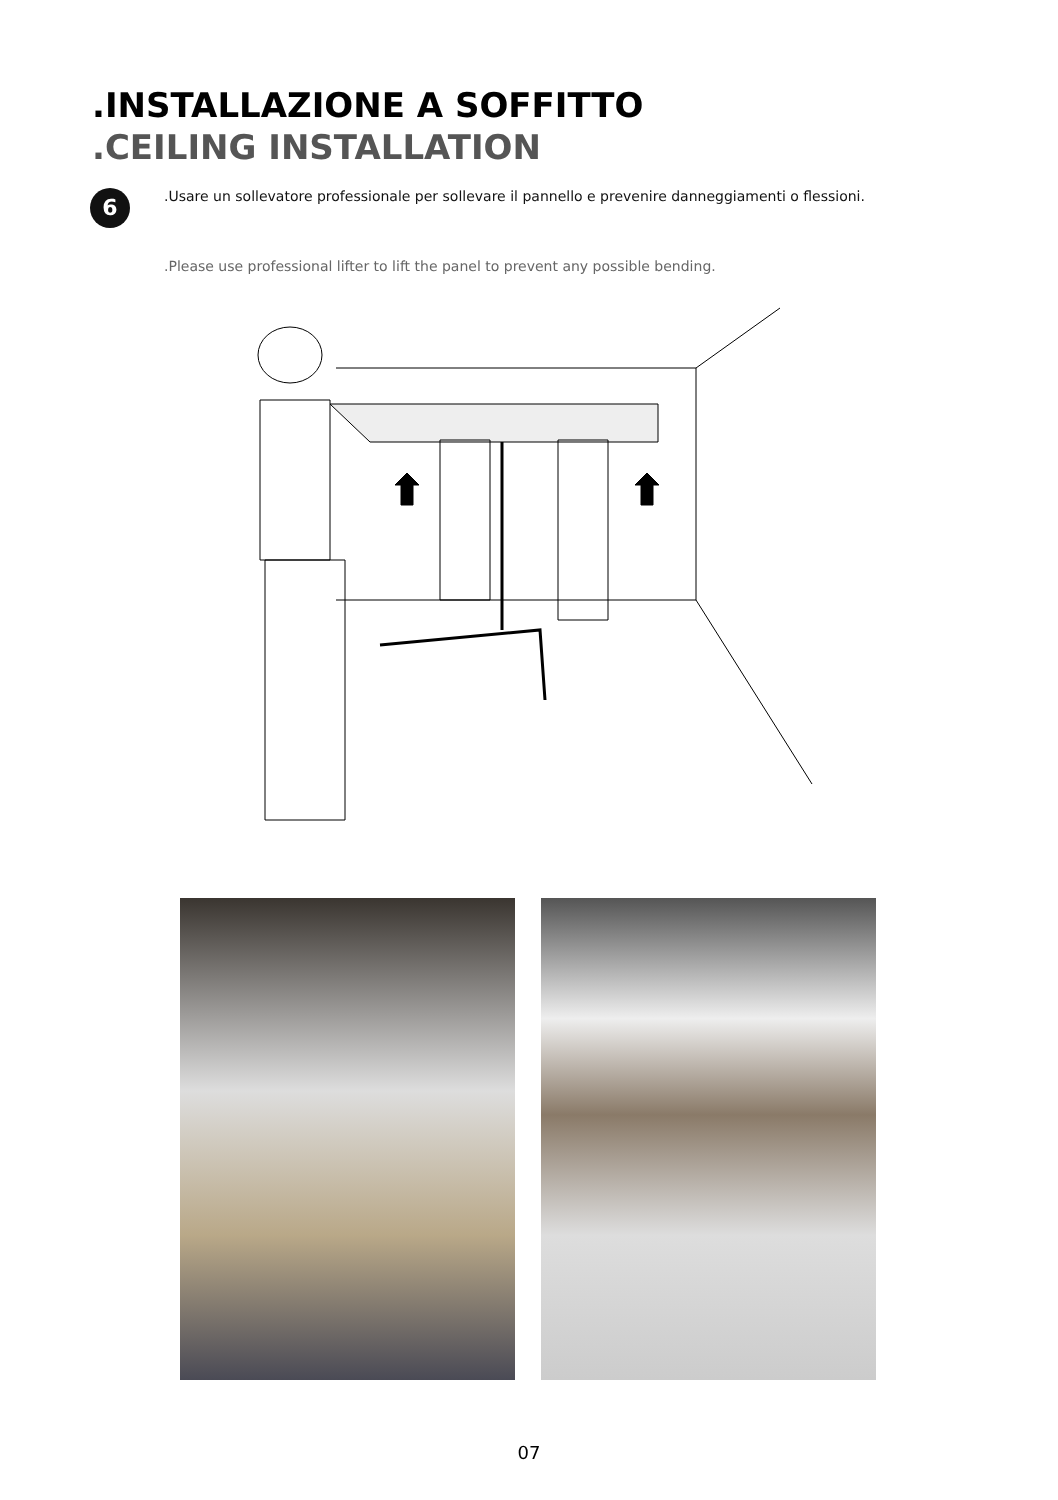.INSTALLAZIONE A SOFFITTO.CEILING INSTALLATION
6
.Usare un sollevatore professionale per sollevare il pannello e prevenire danneggiamenti o flessioni.
.Please use professional lifter to lift the panel to prevent any possible bending.
07